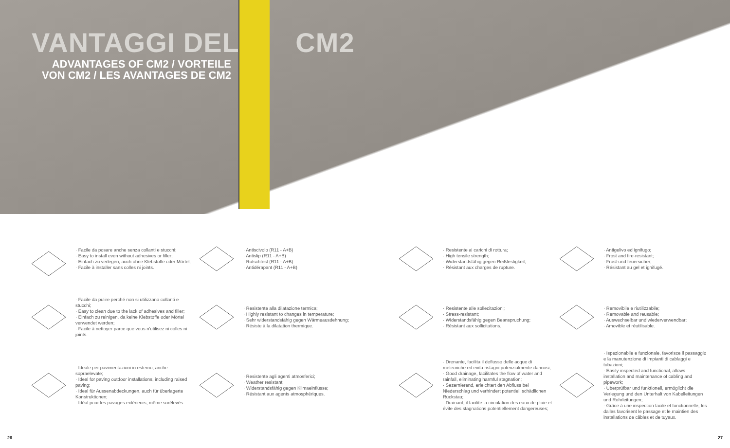VANTAGGI DEL CM2
ADVANTAGES OF CM2 / VORTEILE VON CM2 / LES AVANTAGES DE CM2
· Facile da posare anche senza collanti e stucchi;
· Easy to install even without adhesives or filler;
· Einfach zu verlegen, auch ohne Klebstoffe oder Mörtel;
· Facile à installer sans colles ni joints.
· Antiscivolo (R11 - A+B)
· Antislip (R11 - A+B)
· Rutschfest (R11 - A+B)
· Antidérapant (R11 - A+B)
· Resistente ai carichi di rottura;
· High tensile strength;
· Widerstandsfähig gegen Reißfestigkeit;
· Résistant aux charges de rupture.
· Antigelivo ed ignifugo;
· Frost and fire-resistant;
· Frost-und feuersicher;
· Résistant au gel et ignifugé.
· Facile da pulire perché non si utilizzano collanti e stucchi;
· Easy to clean due to the lack of adhesives and filler;
· Einfach zu reinigen, da keine Klebstoffe oder Mörtel verwendet werden;
· Facile à nettoyer parce que vous n'utilisez ni colles ni joints.
· Resistente alla dilatazione termica;
· Highly resistant to changes in temperature;
· Sehr widerstandsfähig gegen Wärmeausdehnung;
· Résiste à la dilatation thermique.
· Resistente alle sollecitazioni;
· Stress-resistant;
· Widerstandsfähig gegen Beanspruchung;
· Résistant aux sollicitations.
· Removibile e riutilizzabile;
· Removable and reusable;
· Auswechselbar und wiederverwendbar;
· Amovible et réutilisable.
· Ideale per pavimentazioni in esterno, anche sopraelevate;
· Ideal for paving outdoor installations, including raised paving;
· Ideal für Aussenabdeckungen, auch für überlagerte Konstruktionen;
· Idéal pour les pavages extérieurs, même surélevés.
· Resistente agli agenti atmosferici;
· Weather resistant;
· Widerstandsfähig gegen Klimaeinflüsse;
· Résistant aux agents atmosphériques.
· Drenante, facilita il deflusso delle acque di meteoriche ed evita ristagni potenzialmente dannosi;
· Good drainage, facilitates the flow of water and rainfall, eliminating harmful stagnation;
· Sezernierend, erleichtert den Abfluss bei Niederschlag und verhindert potentiell schädlichen Rückstau;
· Drainant, il facilite la circulation des eaux de pluie et évite des stagnations potentiellement dangereuses;
· Ispezionabile e funzionale, favorisce il passaggio e la manutenzione di impianti di cablaggi e tubazioni;
· Easily inspected and functional, allows installation and maintenance of cabling and pipework;
· Überprüfbar und funktionell, ermöglicht die Verlegung und den Unterhalt von Kabelleitungen und Rohrleitungen;
· Grâce à une inspection facile et fonctionnelle, les dalles favorisent le passage et le maintien des installations de câbles et de tuyaux.
26 27